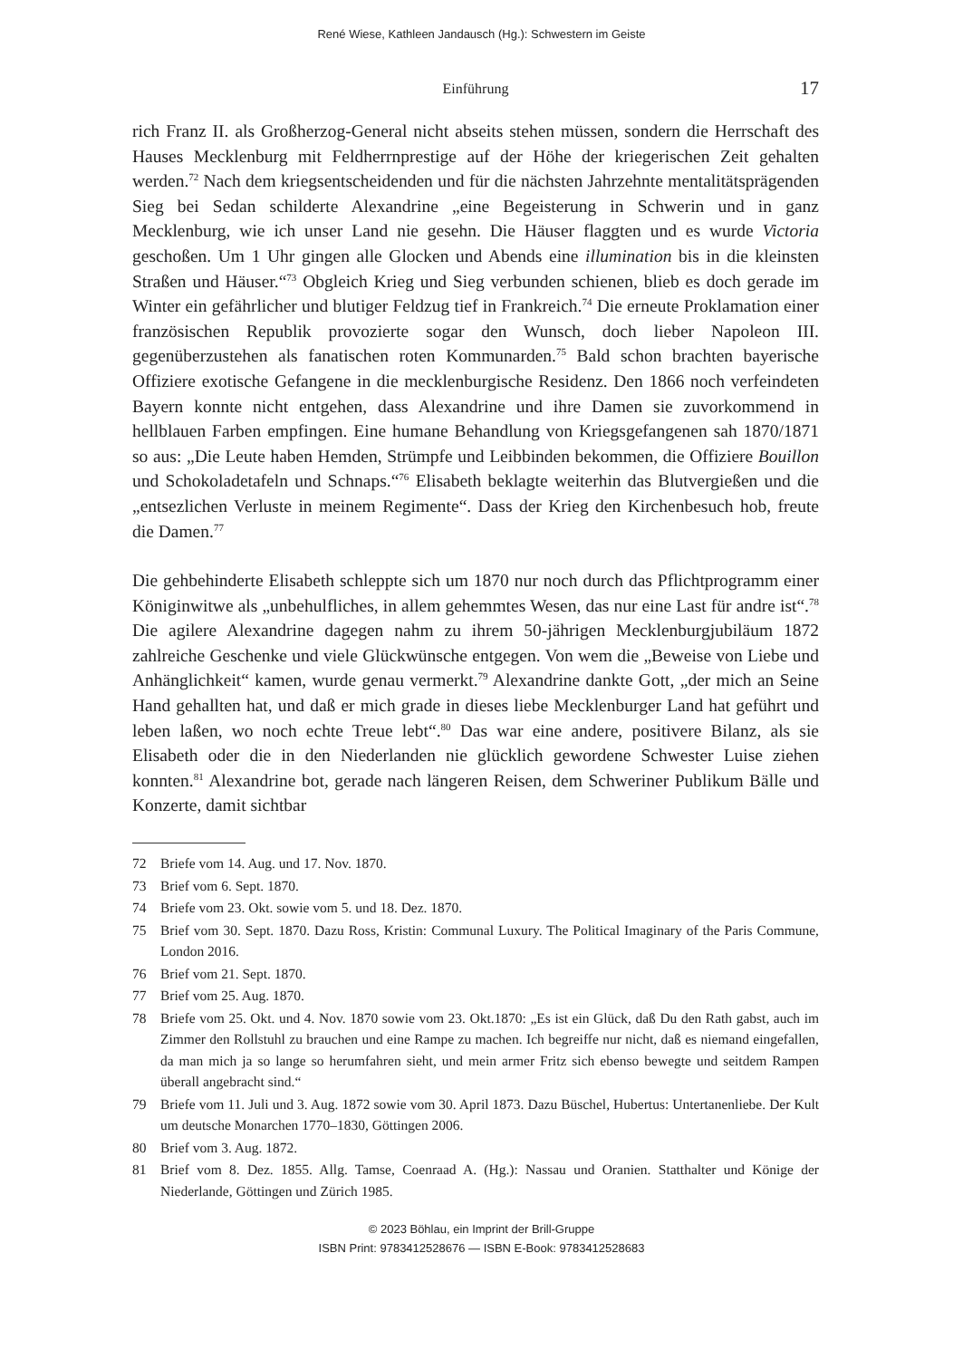René Wiese, Kathleen Jandausch (Hg.): Schwestern im Geiste
Einführung 17
rich Franz II. als Großherzog-General nicht abseits stehen müssen, sondern die Herrschaft des Hauses Mecklenburg mit Feldherrnprestige auf der Höhe der kriegerischen Zeit gehalten werden.<sup>72</sup> Nach dem kriegsentscheidenden und für die nächsten Jahrzehnte mentalitätsprägenden Sieg bei Sedan schilderte Alexandrine „eine Begeisterung in Schwerin und in ganz Mecklenburg, wie ich unser Land nie gesehn. Die Häuser flaggten und es wurde Victoria geschoßen. Um 1 Uhr gingen alle Glocken und Abends eine illumination bis in die kleinsten Straßen und Häuser.“<sup>73</sup> Obgleich Krieg und Sieg verbunden schienen, blieb es doch gerade im Winter ein gefährlicher und blutiger Feldzug tief in Frankreich.<sup>74</sup> Die erneute Proklamation einer französischen Republik provozierte sogar den Wunsch, doch lieber Napoleon III. gegenüberzustehen als fanatischen roten Kommunarden.<sup>75</sup> Bald schon brachten bayerische Offiziere exotische Gefangene in die mecklenburgische Residenz. Den 1866 noch verfeindeten Bayern konnte nicht entgehen, dass Alexandrine und ihre Damen sie zuvorkommend in hellblauen Farben empfingen. Eine humane Behandlung von Kriegsgefangenen sah 1870/1871 so aus: „Die Leute haben Hemden, Strümpfe und Leibbinden bekommen, die Offiziere Bouillon und Schokoladetafeln und Schnaps.“<sup>76</sup> Elisabeth beklagte weiterhin das Blutvergießen und die „entsezlichen Verluste in meinem Regimente“. Dass der Krieg den Kirchenbesuch hob, freute die Damen.<sup>77</sup>
Die gehbehinderte Elisabeth schleppte sich um 1870 nur noch durch das Pflichtprogramm einer Königinwitwe als „unbehulfliches, in allem gehemmtes Wesen, das nur eine Last für andre ist“.<sup>78</sup> Die agilere Alexandrine dagegen nahm zu ihrem 50-jährigen Mecklenburgjubiläum 1872 zahlreiche Geschenke und viele Glückwünsche entgegen. Von wem die „Beweise von Liebe und Anhänglichkeit“ kamen, wurde genau vermerkt.<sup>79</sup> Alexandrine dankte Gott, „der mich an Seine Hand gehallten hat, und daß er mich grade in dieses liebe Mecklenburger Land hat geführt und leben laßen, wo noch echte Treue lebt“.<sup>80</sup> Das war eine andere, positivere Bilanz, als sie Elisabeth oder die in den Niederlanden nie glücklich gewordene Schwester Luise ziehen konnten.<sup>81</sup> Alexandrine bot, gerade nach längeren Reisen, dem Schweriner Publikum Bälle und Konzerte, damit sichtbar
72 Briefe vom 14. Aug. und 17. Nov. 1870.
73 Brief vom 6. Sept. 1870.
74 Briefe vom 23. Okt. sowie vom 5. und 18. Dez. 1870.
75 Brief vom 30. Sept. 1870. Dazu Ross, Kristin: Communal Luxury. The Political Imaginary of the Paris Commune, London 2016.
76 Brief vom 21. Sept. 1870.
77 Brief vom 25. Aug. 1870.
78 Briefe vom 25. Okt. und 4. Nov. 1870 sowie vom 23. Okt.1870: „Es ist ein Glück, daß Du den Rath gabst, auch im Zimmer den Rollstuhl zu brauchen und eine Rampe zu machen. Ich begreiffe nur nicht, daß es niemand eingefallen, da man mich ja so lange so herumfahren sieht, und mein armer Fritz sich ebenso bewegte und seitdem Rampen überall angebracht sind.“
79 Briefe vom 11. Juli und 3. Aug. 1872 sowie vom 30. April 1873. Dazu Büschel, Hubertus: Untertanenliebe. Der Kult um deutsche Monarchen 1770–1830, Göttingen 2006.
80 Brief vom 3. Aug. 1872.
81 Brief vom 8. Dez. 1855. Allg. Tamse, Coenraad A. (Hg.): Nassau und Oranien. Statthalter und Könige der Niederlande, Göttingen und Zürich 1985.
© 2023 Böhlau, ein Imprint der Brill-Gruppe
ISBN Print: 9783412528676 — ISBN E-Book: 9783412528683